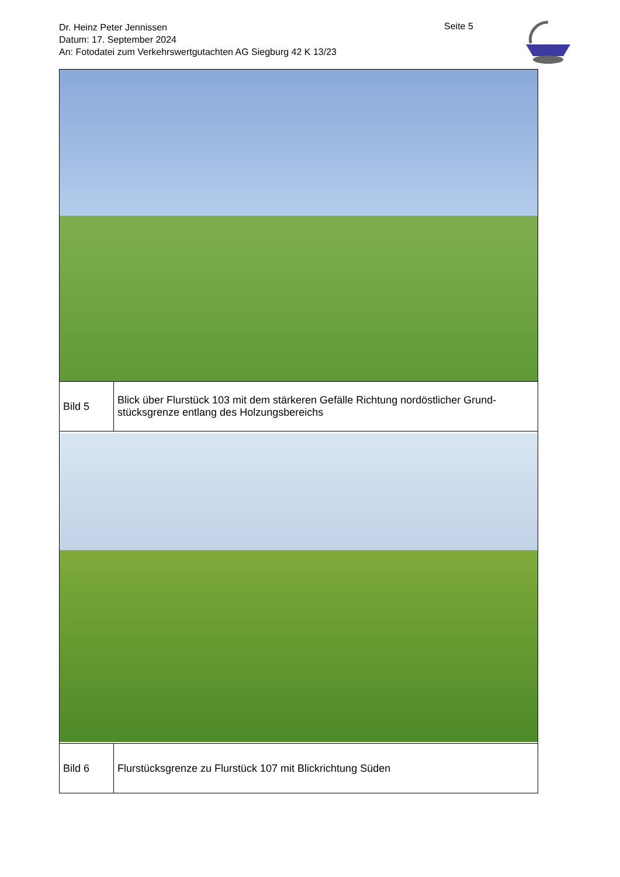Dr. Heinz Peter Jennissen
Datum: 17. September 2024
An: Fotodatei zum Verkehrswertgutachten AG Siegburg 42 K 13/23
Seite 5
| Bild 5 | Blick über Flurstück 103 mit dem stärkeren Gefälle Richtung nordöstlicher Grund-stücksgrenze entlang des Holzungsbereichs |
| Bild 6 | Flurstücksgrenze zu Flurstück 107 mit Blickrichtung Süden |